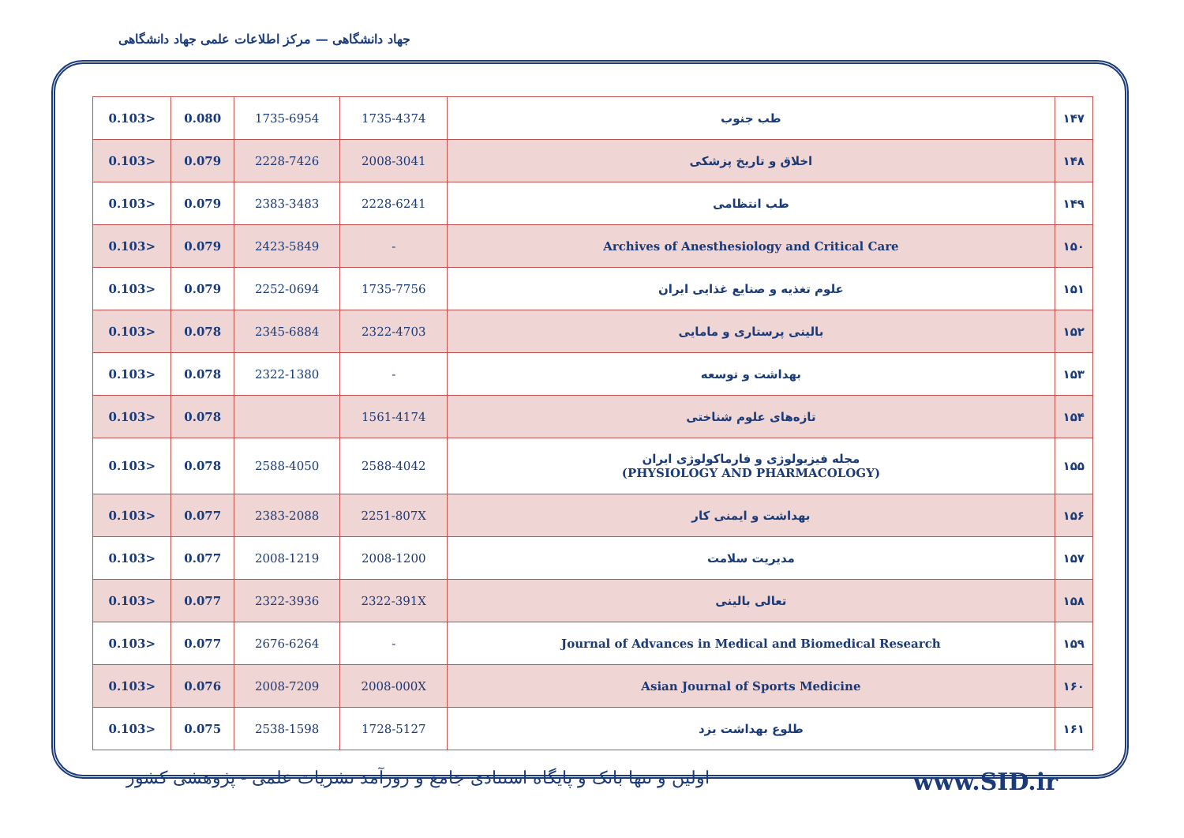جهاد دانشگاهی — مرکز اطلاعات علمی جهاد دانشگاهی
| 0.103> | 0.080 | 1735-6954 | 1735-4374 | طب جنوب | ۱۴۷ |
| 0.103> | 0.079 | 2228-7426 | 2008-3041 | اخلاق و تاریخ پزشکی | ۱۴۸ |
| 0.103> | 0.079 | 2383-3483 | 2228-6241 | طب انتظامی | ۱۴۹ |
| 0.103> | 0.079 | 2423-5849 | - | Archives of Anesthesiology and Critical Care | ۱۵۰ |
| 0.103> | 0.079 | 2252-0694 | 1735-7756 | علوم تغذیه و صنایع غذایی ایران | ۱۵۱ |
| 0.103> | 0.078 | 2345-6884 | 2322-4703 | بالینی پرستاری و مامایی | ۱۵۲ |
| 0.103> | 0.078 | 2322-1380 | - | بهداشت و توسعه | ۱۵۳ |
| 0.103> | 0.078 | | 1561-4174 | تازه‌های علوم شناختی | ۱۵۴ |
| 0.103> | 0.078 | 2588-4050 | 2588-4042 | مجله فیزیولوژی و فارماکولوژی ایران (PHYSIOLOGY AND PHARMACOLOGY) | ۱۵۵ |
| 0.103> | 0.077 | 2383-2088 | 2251-807X | بهداشت و ایمنی کار | ۱۵۶ |
| 0.103> | 0.077 | 2008-1219 | 2008-1200 | مدیریت سلامت | ۱۵۷ |
| 0.103> | 0.077 | 2322-3936 | 2322-391X | تعالی بالینی | ۱۵۸ |
| 0.103> | 0.077 | 2676-6264 | - | Journal of Advances in Medical and Biomedical Research | ۱۵۹ |
| 0.103> | 0.076 | 2008-7209 | 2008-000X | Asian Journal of Sports Medicine | ۱۶۰ |
| 0.103> | 0.075 | 2538-1598 | 1728-5127 | طلوع بهداشت یزد | ۱۶۱ |
اولین و تنها بانک و پایگاه استنادی جامع و روزآمد نشریات علمی - پژوهشی کشور www.SID.ir